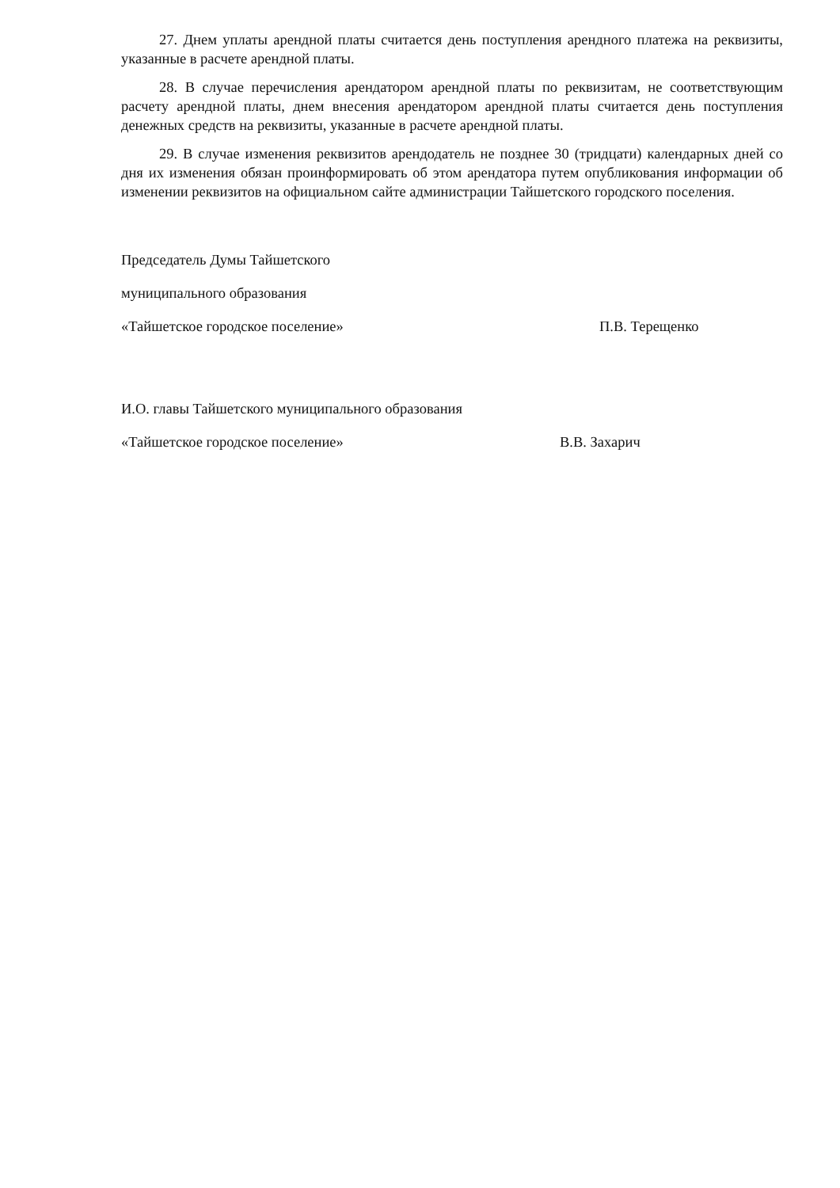27. Днем уплаты арендной платы считается день поступления арендного платежа на реквизиты, указанные в расчете арендной платы.
28. В случае перечисления арендатором арендной платы по реквизитам, не соответствующим расчету арендной платы, днем внесения арендатором арендной платы считается день поступления денежных средств на реквизиты, указанные в расчете арендной платы.
29. В случае изменения реквизитов арендодатель не позднее 30 (тридцати) календарных дней со дня их изменения обязан проинформировать об этом арендатора путем опубликования информации об изменении реквизитов на официальном сайте администрации Тайшетского городского поселения.
Председатель Думы Тайшетского
муниципального образования
«Тайшетское городское поселение» П.В. Терещенко
И.О. главы Тайшетского муниципального образования
«Тайшетское городское поселение» В.В. Захарич